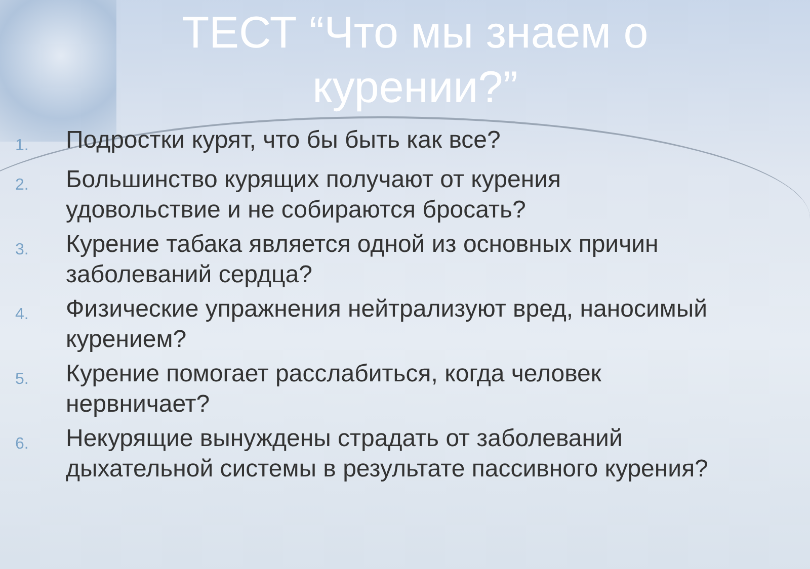ТЕСТ “Что мы знаем о курении?”
1. Подростки курят, что бы быть как все?
2. Большинство курящих получают от курения удовольствие и не собираются бросать?
3. Курение табака является одной из основных причин заболеваний сердца?
4. Физические упражнения нейтрализуют вред, наносимый курением?
5. Курение помогает расслабиться, когда человек нервничает?
6. Некурящие вынуждены страдать от заболеваний дыхательной системы в результате пассивного курения?